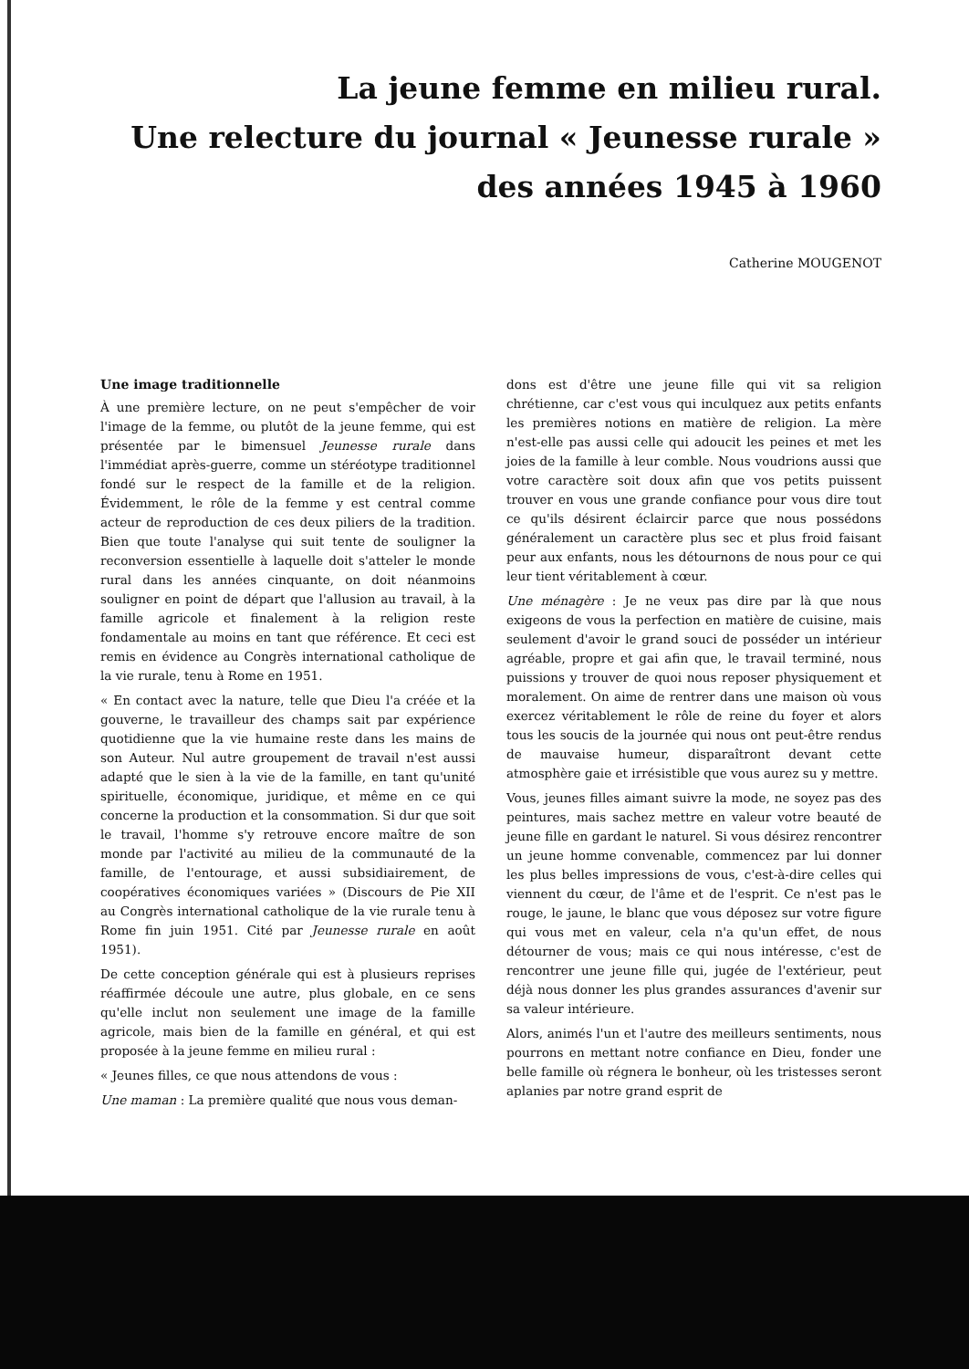La jeune femme en milieu rural.
Une relecture du journal « Jeunesse rurale »
des années 1945 à 1960
Catherine MOUGENOT
Une image traditionnelle
À une première lecture, on ne peut s'empêcher de voir l'image de la femme, ou plutôt de la jeune femme, qui est présentée par le bimensuel Jeunesse rurale dans l'immédiat après-guerre, comme un stéréotype traditionnel fondé sur le respect de la famille et de la religion. Évidemment, le rôle de la femme y est central comme acteur de reproduction de ces deux piliers de la tradition. Bien que toute l'analyse qui suit tente de souligner la reconversion essentielle à laquelle doit s'atteler le monde rural dans les années cinquante, on doit néanmoins souligner en point de départ que l'allusion au travail, à la famille agricole et finalement à la religion reste fondamentale au moins en tant que référence. Et ceci est remis en évidence au Congrès international catholique de la vie rurale, tenu à Rome en 1951.
« En contact avec la nature, telle que Dieu l'a créée et la gouverne, le travailleur des champs sait par expérience quotidienne que la vie humaine reste dans les mains de son Auteur. Nul autre groupement de travail n'est aussi adapté que le sien à la vie de la famille, en tant qu'unité spirituelle, économique, juridique, et même en ce qui concerne la production et la consommation. Si dur que soit le travail, l'homme s'y retrouve encore maître de son monde par l'activité au milieu de la communauté de la famille, de l'entourage, et aussi subsidiairement, de coopératives économiques variées » (Discours de Pie XII au Congrès international catholique de la vie rurale tenu à Rome fin juin 1951. Cité par Jeunesse rurale en août 1951).
De cette conception générale qui est à plusieurs reprises réaffirmée découle une autre, plus globale, en ce sens qu'elle inclut non seulement une image de la famille agricole, mais bien de la famille en général, et qui est proposée à la jeune femme en milieu rural :
« Jeunes filles, ce que nous attendons de vous :
Une maman : La première qualité que nous vous deman-
dons est d'être une jeune fille qui vit sa religion chrétienne, car c'est vous qui inculquez aux petits enfants les premières notions en matière de religion. La mère n'est-elle pas aussi celle qui adoucit les peines et met les joies de la famille à leur comble. Nous voudrions aussi que votre caractère soit doux afin que vos petits puissent trouver en vous une grande confiance pour vous dire tout ce qu'ils désirent éclaircir parce que nous possédons généralement un caractère plus sec et plus froid faisant peur aux enfants, nous les détournons de nous pour ce qui leur tient véritablement à cœur.
Une ménagère : Je ne veux pas dire par là que nous exigeons de vous la perfection en matière de cuisine, mais seulement d'avoir le grand souci de posséder un intérieur agréable, propre et gai afin que, le travail terminé, nous puissions y trouver de quoi nous reposer physiquement et moralement. On aime de rentrer dans une maison où vous exercez véritablement le rôle de reine du foyer et alors tous les soucis de la journée qui nous ont peut-être rendus de mauvaise humeur, disparaîtront devant cette atmosphère gaie et irrésistible que vous aurez su y mettre.
Vous, jeunes filles aimant suivre la mode, ne soyez pas des peintures, mais sachez mettre en valeur votre beauté de jeune fille en gardant le naturel. Si vous désirez rencontrer un jeune homme convenable, commencez par lui donner les plus belles impressions de vous, c'est-à-dire celles qui viennent du cœur, de l'âme et de l'esprit. Ce n'est pas le rouge, le jaune, le blanc que vous déposez sur votre figure qui vous met en valeur, cela n'a qu'un effet, de nous détourner de vous; mais ce qui nous intéresse, c'est de rencontrer une jeune fille qui, jugée de l'extérieur, peut déjà nous donner les plus grandes assurances d'avenir sur sa valeur intérieure.
Alors, animés l'un et l'autre des meilleurs sentiments, nous pourrons en mettant notre confiance en Dieu, fonder une belle famille où régnera le bonheur, où les tristesses seront aplanies par notre grand esprit de